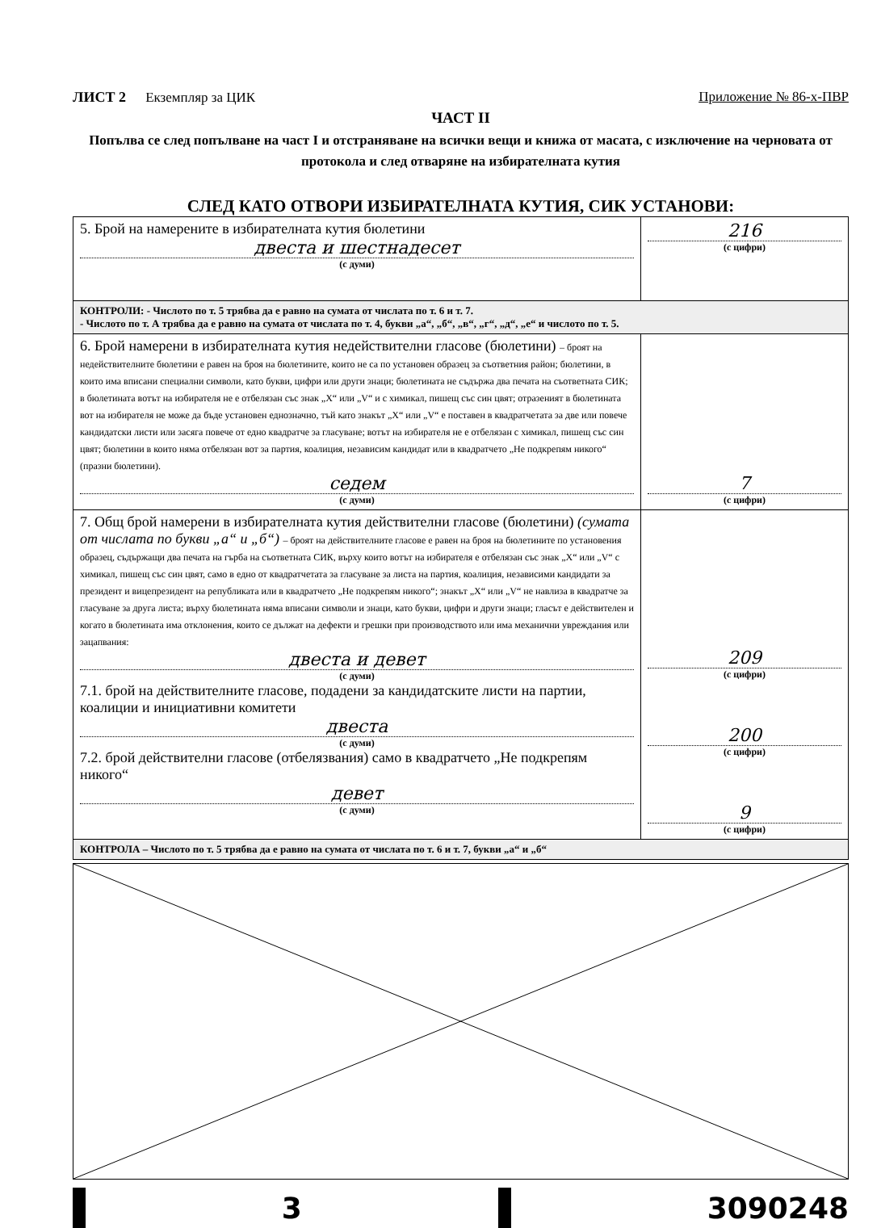ЛИСТ 2 Екземпляр за ЦИК Приложение № 86-х-ПВР
ЧАСТ II
Попълва се след попълване на част I и отстраняване на всички вещи и книжа от масата, с изключение на черновата от протокола и след отваряне на избирателната кутия
СЛЕД КАТО ОТВОРИ ИЗБИРАТЕЛНАТА КУТИЯ, СИК УСТАНОВИ:
| 5. Брой на намерените в избирателната кутия бюлетини двеста и шестнадесет (с думи) | 216 (с цифри) |
| КОНТРОЛИ: - Числото по т. 5 трябва да е равно на сумата от числата по т. 6 и т. 7. - Числото по т. А трябва да е равно на сумата от числата по т. 4, букви „а“, „б“, „в“, „г“, „д“, „е“ и числото по т. 5. | |
| 6. Брой намерени в избирателната кутия недействителни гласове (бюлетини) – броят на недействителните бюлетини е равен на броя на бюлетините, които не са по установен образец за съответния район; бюлетини, в които има вписани специални символи, като букви, цифри или други знаци; бюлетината не съдържа два печата на съответната СИК; в бюлетината вотът на избирателя не е отбелязан със знак „X“ или „V“ и с химикал, пишещ със син цвят; отразеният в бюлетината вот на избирателя не може да бъде установен еднозначно, тъй като знакът „X“ или „V“ е поставен в квадратчетата за две или повече кандидатски листи или засяга повече от едно квадратче за гласуване; вотът на избирателя не е отбелязан с химикал, пишещ със син цвят; бюлетини в които няма отбелязан вот за партия, коалиция, независим кандидат или в квадратчето „Не подкрепям никого“ (празни бюлетини). седем (с думи) | 7 (с цифри) |
| 7. Общ брой намерени в избирателната кутия действителни гласове (бюлетини) (сумата от числата по букви „а“ и „б“) – броят на действителните гласове е равен на броя на бюлетините по установения образец, съдържащи два печата на гърба на съответната СИК, върху които вотът на избирателя е отбелязан със знак „X“ или „V“ с химикал, пишещ със син цвят, само в едно от квадратчетата за гласуване за листа на партия, коалиция, независими кандидати за президент и вицепрезидент на републиката или в квадратчето „Не подкрепям никого“; знакът „X“ или „V“ не навлиза в квадратче за гласуване за друга листа; върху бюлетината няма вписани символи и знаци, като букви, цифри и други знаци; гласът е действителен и когато в бюлетината има отклонения, които се дължат на дефекти и грешки при производството или има механични увреждания или зацапвания: двеста и девет (с думи) 7.1. брой на действителните гласове, подадени за кандидатските листи на партии, коалиции и инициативни комитети двеста (с думи) 7.2. брой действителни гласове (отбелязвания) само в квадратчето „Не подкрепям никого“ девет (с думи) | 209 (с цифри) 200 (с цифри) 9 (с цифри) |
| КОНТРОЛА – Числото по т. 5 трябва да е равно на сумата от числата по т. 6 и т. 7, букви „а“ и „б“ | |
3 3090248